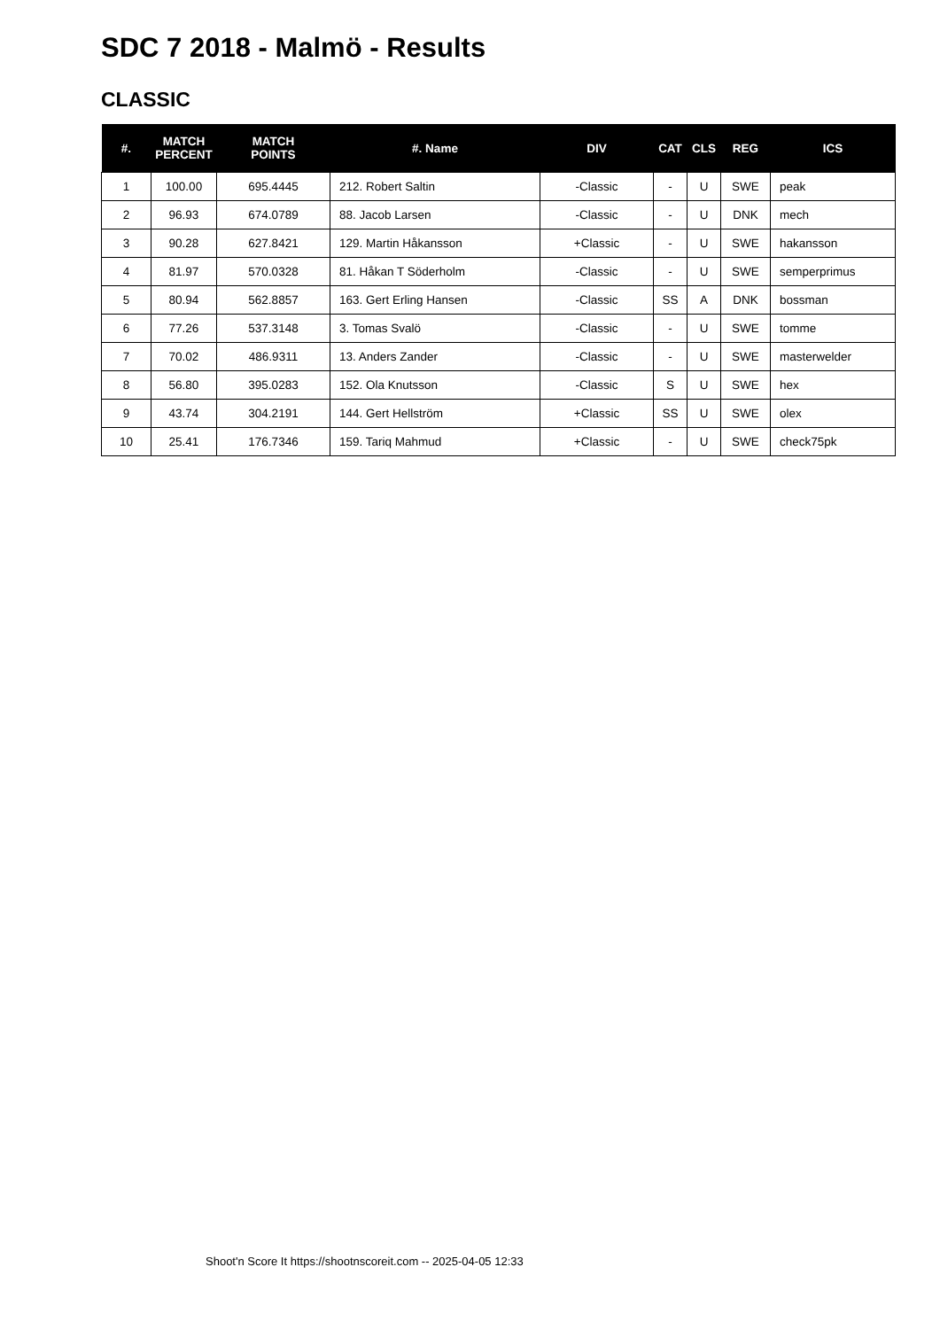SDC 7 2018 - Malmö - Results
CLASSIC
| #. | MATCH PERCENT | MATCH POINTS | #. Name | DIV | CAT | CLS | REG | ICS |
| --- | --- | --- | --- | --- | --- | --- | --- | --- |
| 1 | 100.00 | 695.4445 | 212. Robert Saltin | -Classic | - | U | SWE | peak |
| 2 | 96.93 | 674.0789 | 88. Jacob Larsen | -Classic | - | U | DNK | mech |
| 3 | 90.28 | 627.8421 | 129. Martin Håkansson | +Classic | - | U | SWE | hakansson |
| 4 | 81.97 | 570.0328 | 81. Håkan T Söderholm | -Classic | - | U | SWE | semperprimus |
| 5 | 80.94 | 562.8857 | 163. Gert Erling Hansen | -Classic | SS | A | DNK | bossman |
| 6 | 77.26 | 537.3148 | 3. Tomas Svalö | -Classic | - | U | SWE | tomme |
| 7 | 70.02 | 486.9311 | 13. Anders Zander | -Classic | - | U | SWE | masterwelder |
| 8 | 56.80 | 395.0283 | 152. Ola Knutsson | -Classic | S | U | SWE | hex |
| 9 | 43.74 | 304.2191 | 144. Gert Hellström | +Classic | SS | U | SWE | olex |
| 10 | 25.41 | 176.7346 | 159. Tariq Mahmud | +Classic | - | U | SWE | check75pk |
Shoot'n Score It https://shootnscoreit.com -- 2025-04-05 12:33